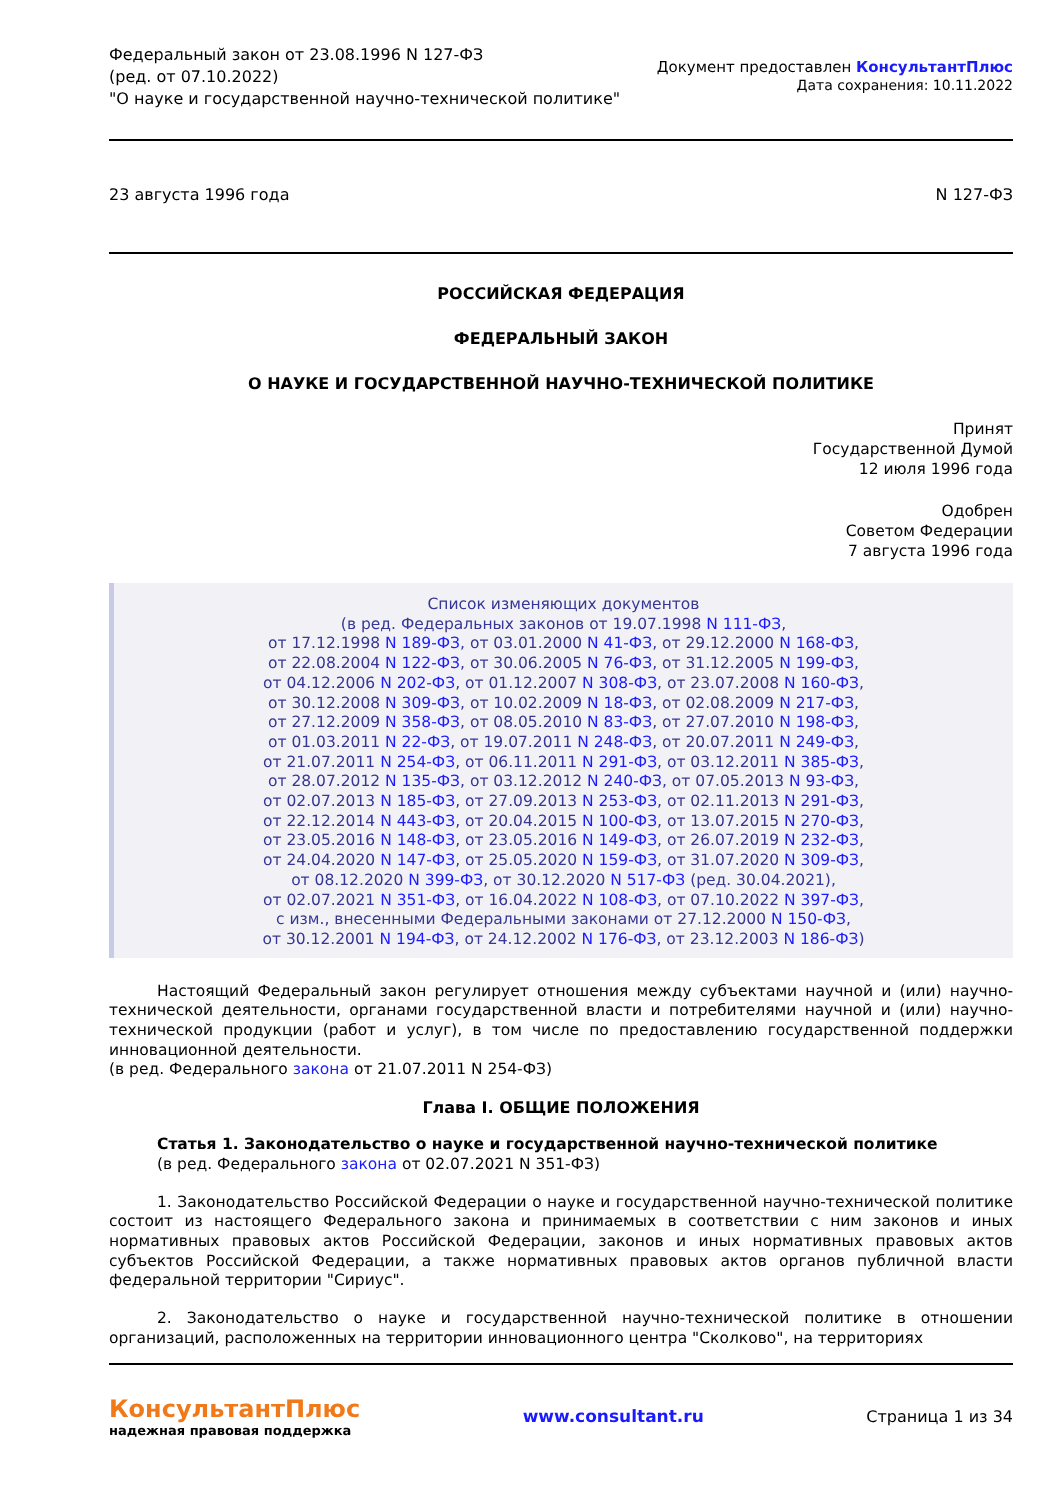Федеральный закон от 23.08.1996 N 127-ФЗ
(ред. от 07.10.2022)
"О науке и государственной научно-технической политике"
Документ предоставлен КонсультантПлюс
Дата сохранения: 10.11.2022
23 августа 1996 года N 127-ФЗ
РОССИЙСКАЯ ФЕДЕРАЦИЯ
ФЕДЕРАЛЬНЫЙ ЗАКОН
О НАУКЕ И ГОСУДАРСТВЕННОЙ НАУЧНО-ТЕХНИЧЕСКОЙ ПОЛИТИКЕ
Принят
Государственной Думой
12 июля 1996 года
Одобрен
Советом Федерации
7 августа 1996 года
Список изменяющих документов
(в ред. Федеральных законов от 19.07.1998 N 111-ФЗ,
от 17.12.1998 N 189-ФЗ, от 03.01.2000 N 41-ФЗ, от 29.12.2000 N 168-ФЗ,
от 22.08.2004 N 122-ФЗ, от 30.06.2005 N 76-ФЗ, от 31.12.2005 N 199-ФЗ,
от 04.12.2006 N 202-ФЗ, от 01.12.2007 N 308-ФЗ, от 23.07.2008 N 160-ФЗ,
от 30.12.2008 N 309-ФЗ, от 10.02.2009 N 18-ФЗ, от 02.08.2009 N 217-ФЗ,
от 27.12.2009 N 358-ФЗ, от 08.05.2010 N 83-ФЗ, от 27.07.2010 N 198-ФЗ,
от 01.03.2011 N 22-ФЗ, от 19.07.2011 N 248-ФЗ, от 20.07.2011 N 249-ФЗ,
от 21.07.2011 N 254-ФЗ, от 06.11.2011 N 291-ФЗ, от 03.12.2011 N 385-ФЗ,
от 28.07.2012 N 135-ФЗ, от 03.12.2012 N 240-ФЗ, от 07.05.2013 N 93-ФЗ,
от 02.07.2013 N 185-ФЗ, от 27.09.2013 N 253-ФЗ, от 02.11.2013 N 291-ФЗ,
от 22.12.2014 N 443-ФЗ, от 20.04.2015 N 100-ФЗ, от 13.07.2015 N 270-ФЗ,
от 23.05.2016 N 148-ФЗ, от 23.05.2016 N 149-ФЗ, от 26.07.2019 N 232-ФЗ,
от 24.04.2020 N 147-ФЗ, от 25.05.2020 N 159-ФЗ, от 31.07.2020 N 309-ФЗ,
от 08.12.2020 N 399-ФЗ, от 30.12.2020 N 517-ФЗ (ред. 30.04.2021),
от 02.07.2021 N 351-ФЗ, от 16.04.2022 N 108-ФЗ, от 07.10.2022 N 397-ФЗ,
с изм., внесенными Федеральными законами от 27.12.2000 N 150-ФЗ,
от 30.12.2001 N 194-ФЗ, от 24.12.2002 N 176-ФЗ, от 23.12.2003 N 186-ФЗ)
Настоящий Федеральный закон регулирует отношения между субъектами научной и (или) научно-технической деятельности, органами государственной власти и потребителями научной и (или) научно-технической продукции (работ и услуг), в том числе по предоставлению государственной поддержки инновационной деятельности.
(в ред. Федерального закона от 21.07.2011 N 254-ФЗ)
Глава I. ОБЩИЕ ПОЛОЖЕНИЯ
Статья 1. Законодательство о науке и государственной научно-технической политике
(в ред. Федерального закона от 02.07.2021 N 351-ФЗ)
1. Законодательство Российской Федерации о науке и государственной научно-технической политике состоит из настоящего Федерального закона и принимаемых в соответствии с ним законов и иных нормативных правовых актов Российской Федерации, законов и иных нормативных правовых актов субъектов Российской Федерации, а также нормативных правовых актов органов публичной власти федеральной территории "Сириус".
2. Законодательство о науке и государственной научно-технической политике в отношении организаций, расположенных на территории инновационного центра "Сколково", на территориях
КонсультантПлюс
надежная правовая поддержка
www.consultant.ru Страница 1 из 34